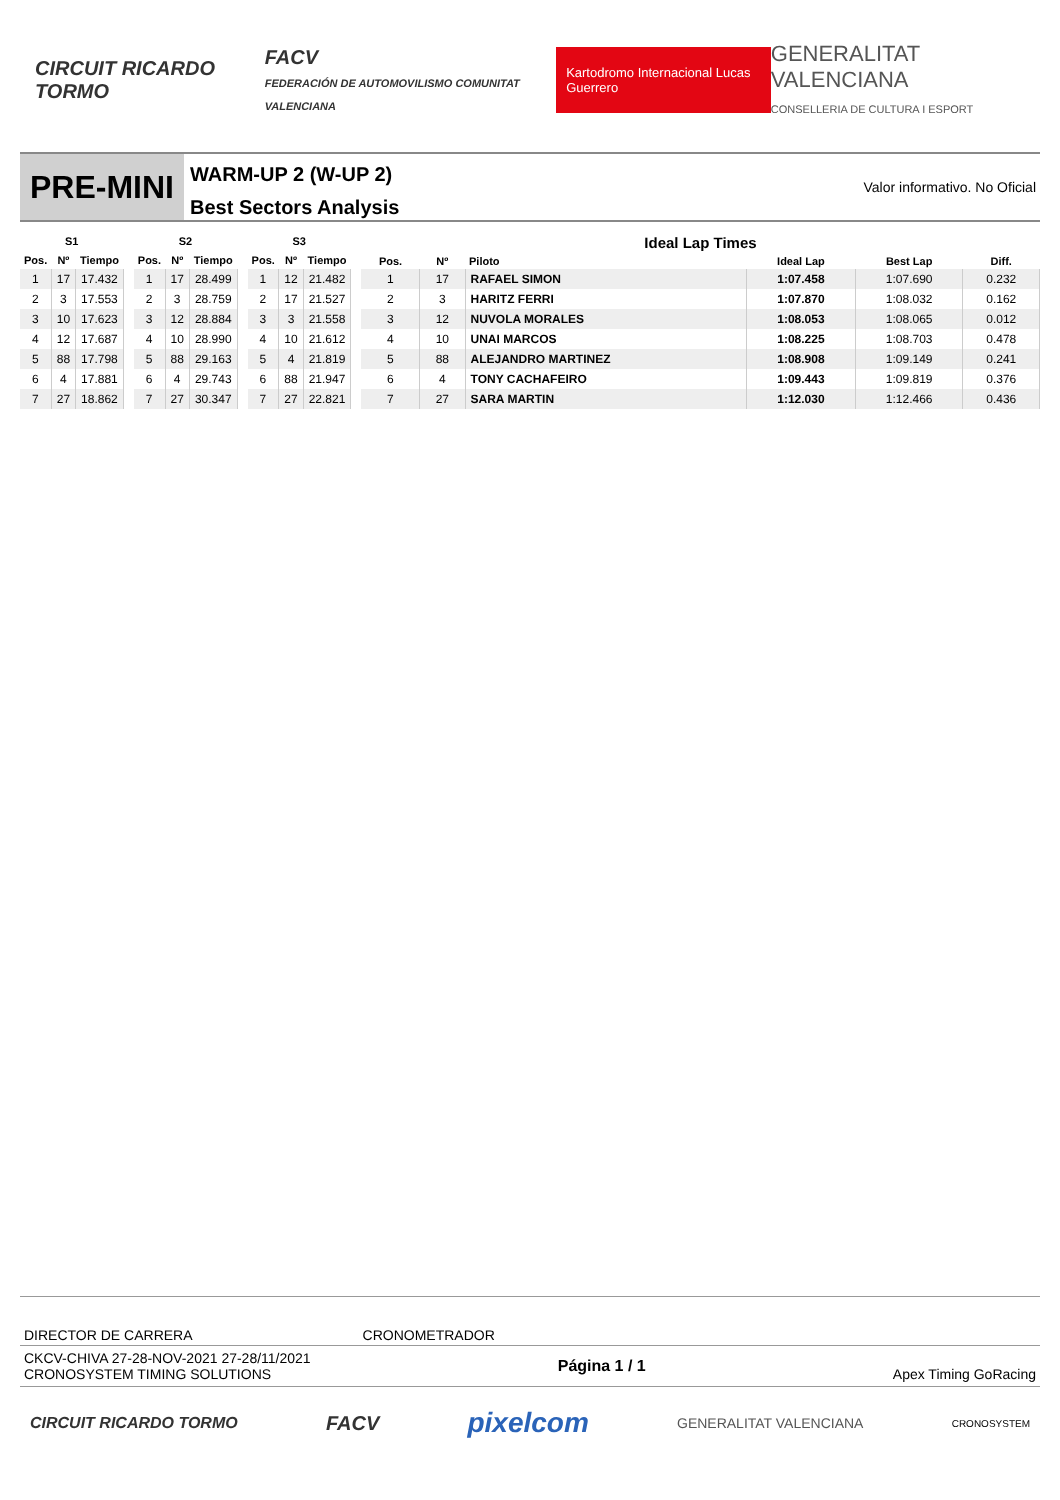CIRCUIT RICARDO TORMO
FACV
FEDERACIÓN DE AUTOMOVILISMO COMUNITAT VALENCIANA
Kartodromo Internacional Lucas Guerrero
GENERALITAT VALENCIANA
CONSELLERIA DE CULTURA I ESPORT
PRE-MINI
WARM-UP 2 (W-UP 2)
Best Sectors Analysis
Valor informativo. No Oficial
| S1 | | |
| --- | --- | --- |
| Pos. | Nº | Tiempo |
| 1 | 17 | 17.432 |
| 2 | 3 | 17.553 |
| 3 | 10 | 17.623 |
| 4 | 12 | 17.687 |
| 5 | 88 | 17.798 |
| 6 | 4 | 17.881 |
| 7 | 27 | 18.862 |
| S2 | | |
| --- | --- | --- |
| Pos. | Nº | Tiempo |
| 1 | 17 | 28.499 |
| 2 | 3 | 28.759 |
| 3 | 12 | 28.884 |
| 4 | 10 | 28.990 |
| 5 | 88 | 29.163 |
| 6 | 4 | 29.743 |
| 7 | 27 | 30.347 |
| S3 | | |
| --- | --- | --- |
| Pos. | Nº | Tiempo |
| 1 | 12 | 21.482 |
| 2 | 17 | 21.527 |
| 3 | 3 | 21.558 |
| 4 | 10 | 21.612 |
| 5 | 4 | 21.819 |
| 6 | 88 | 21.947 |
| 7 | 27 | 22.821 |
| Ideal Lap Times | | | | | |
| --- | --- | --- | --- | --- | --- |
| Pos. | Nº | Piloto | Ideal Lap | Best Lap | Diff. |
| 1 | 17 | RAFAEL SIMON | 1:07.458 | 1:07.690 | 0.232 |
| 2 | 3 | HARITZ FERRI | 1:07.870 | 1:08.032 | 0.162 |
| 3 | 12 | NUVOLA MORALES | 1:08.053 | 1:08.065 | 0.012 |
| 4 | 10 | UNAI MARCOS | 1:08.225 | 1:08.703 | 0.478 |
| 5 | 88 | ALEJANDRO MARTINEZ | 1:08.908 | 1:09.149 | 0.241 |
| 6 | 4 | TONY CACHAFEIRO | 1:09.443 | 1:09.819 | 0.376 |
| 7 | 27 | SARA MARTIN | 1:12.030 | 1:12.466 | 0.436 |
DIRECTOR DE CARRERA CRONOMETRADOR
CKCV-CHIVA 27-28-NOV-2021 27-28/11/2021
CRONOSYSTEM TIMING SOLUTIONS
Página 1 / 1
Apex Timing GoRacing
CIRCUIT RICARDO TORMO
FACV
pixelcom
GENERALITAT VALENCIANA
CRONOSYSTEM